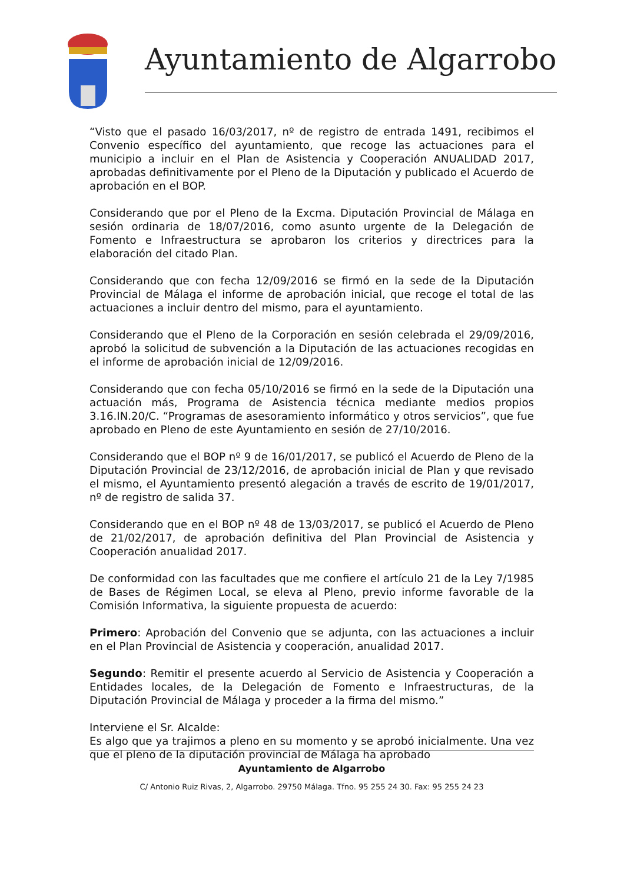Ayuntamiento de Algarrobo
“Visto que el pasado 16/03/2017, nº de registro de entrada 1491, recibimos el Convenio específico del ayuntamiento, que recoge las actuaciones para el municipio a incluir en el Plan de Asistencia y Cooperación ANUALIDAD 2017, aprobadas definitivamente por el Pleno de la Diputación y publicado el Acuerdo de aprobación en el BOP.
Considerando que por el Pleno de la Excma. Diputación Provincial de Málaga en sesión ordinaria de 18/07/2016, como asunto urgente de la Delegación de Fomento e Infraestructura se aprobaron los criterios y directrices para la elaboración del citado Plan.
Considerando que con fecha 12/09/2016 se firmó en la sede de la Diputación Provincial de Málaga el informe de aprobación inicial, que recoge el total de las actuaciones a incluir dentro del mismo, para el ayuntamiento.
Considerando que el Pleno de la Corporación en sesión celebrada el 29/09/2016, aprobó la solicitud de subvención a la Diputación de las actuaciones recogidas en el informe de aprobación inicial de 12/09/2016.
Considerando que con fecha 05/10/2016 se firmó en la sede de la Diputación una actuación más, Programa de Asistencia técnica mediante medios propios 3.16.IN.20/C. “Programas de asesoramiento informático y otros servicios”, que fue aprobado en Pleno de este Ayuntamiento en sesión de 27/10/2016.
Considerando que el BOP nº 9 de 16/01/2017, se publicó el Acuerdo de Pleno de la Diputación Provincial de 23/12/2016, de aprobación inicial de Plan y que revisado el mismo, el Ayuntamiento presentó alegación a través de escrito de 19/01/2017, nº de registro de salida 37.
Considerando que en el BOP nº 48 de 13/03/2017, se publicó el Acuerdo de Pleno de 21/02/2017, de aprobación definitiva del Plan Provincial de Asistencia y Cooperación anualidad 2017.
De conformidad con las facultades que me confiere el artículo 21 de la Ley 7/1985 de Bases de Régimen Local, se eleva al Pleno, previo informe favorable de la Comisión Informativa, la siguiente propuesta de acuerdo:
Primero: Aprobación del Convenio que se adjunta, con las actuaciones a incluir en el Plan Provincial de Asistencia y cooperación, anualidad 2017.
Segundo: Remitir el presente acuerdo al Servicio de Asistencia y Cooperación a Entidades locales, de la Delegación de Fomento e Infraestructuras, de la Diputación Provincial de Málaga y proceder a la firma del mismo.”
Interviene el Sr. Alcalde:
Es algo que ya trajimos a pleno en su momento y se aprobó inicialmente. Una vez que el pleno de la diputación provincial de Málaga ha aprobado
Ayuntamiento de Algarrobo
C/ Antonio Ruiz Rivas, 2, Algarrobo. 29750 Málaga. Tfno. 95 255 24 30. Fax: 95 255 24 23